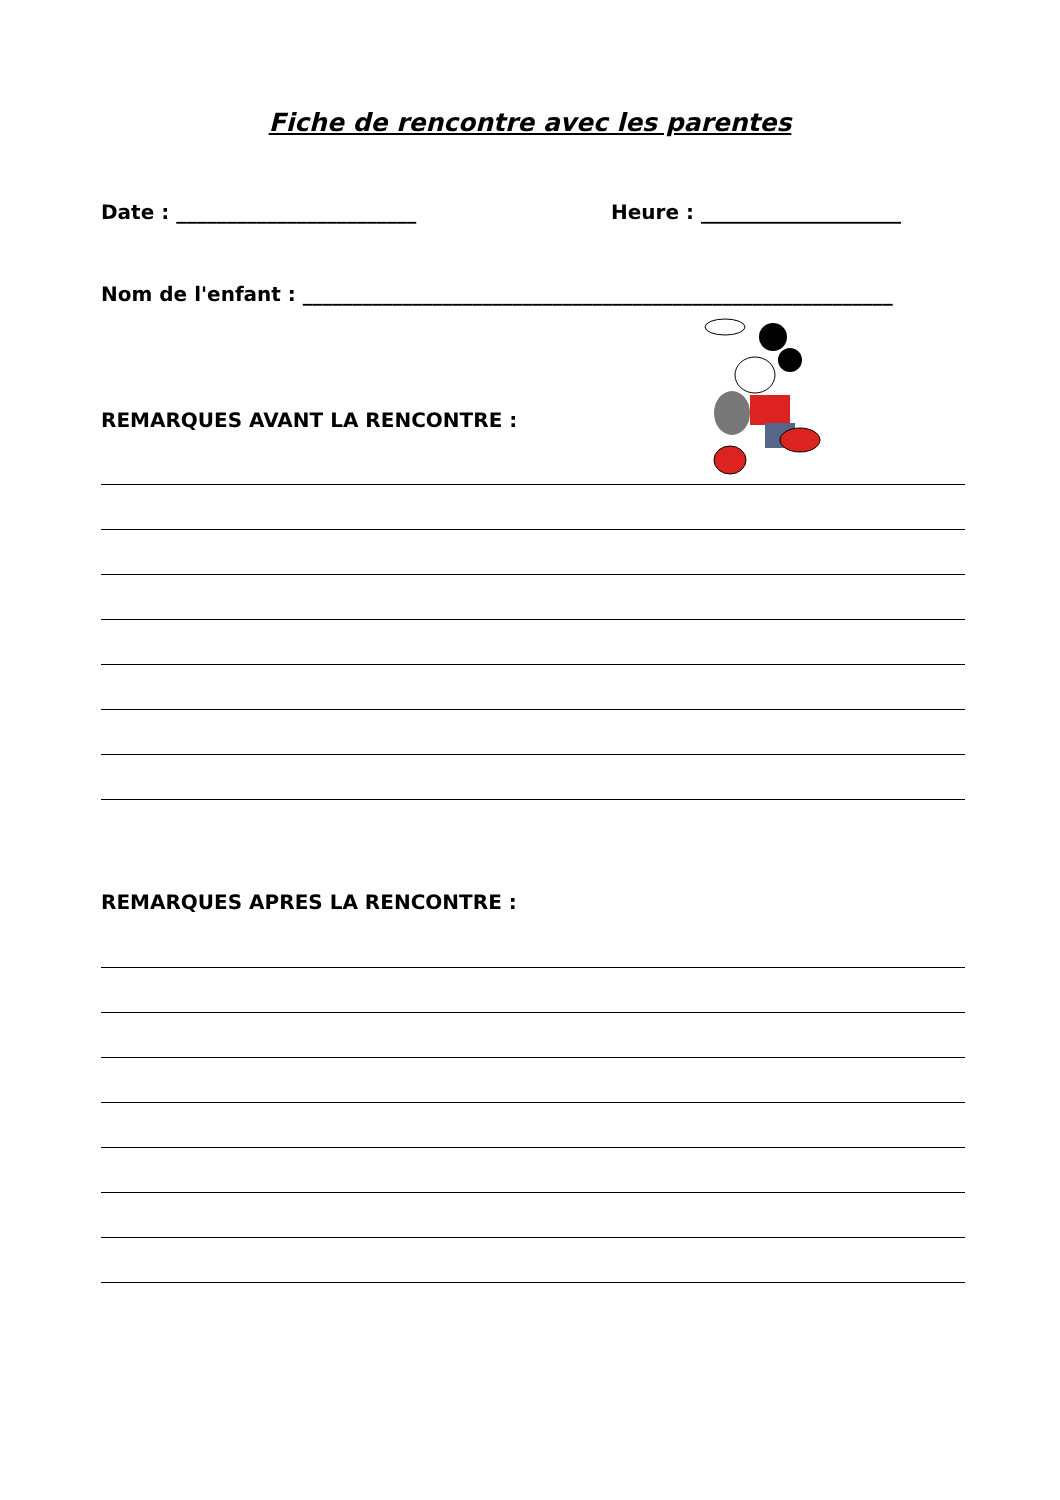Fiche de rencontre avec les parentes
Date : ________________________ Heure : ____________________
Nom de l'enfant : ___________________________________________________________
REMARQUES AVANT LA RENCONTRE :
REMARQUES APRES LA RENCONTRE :